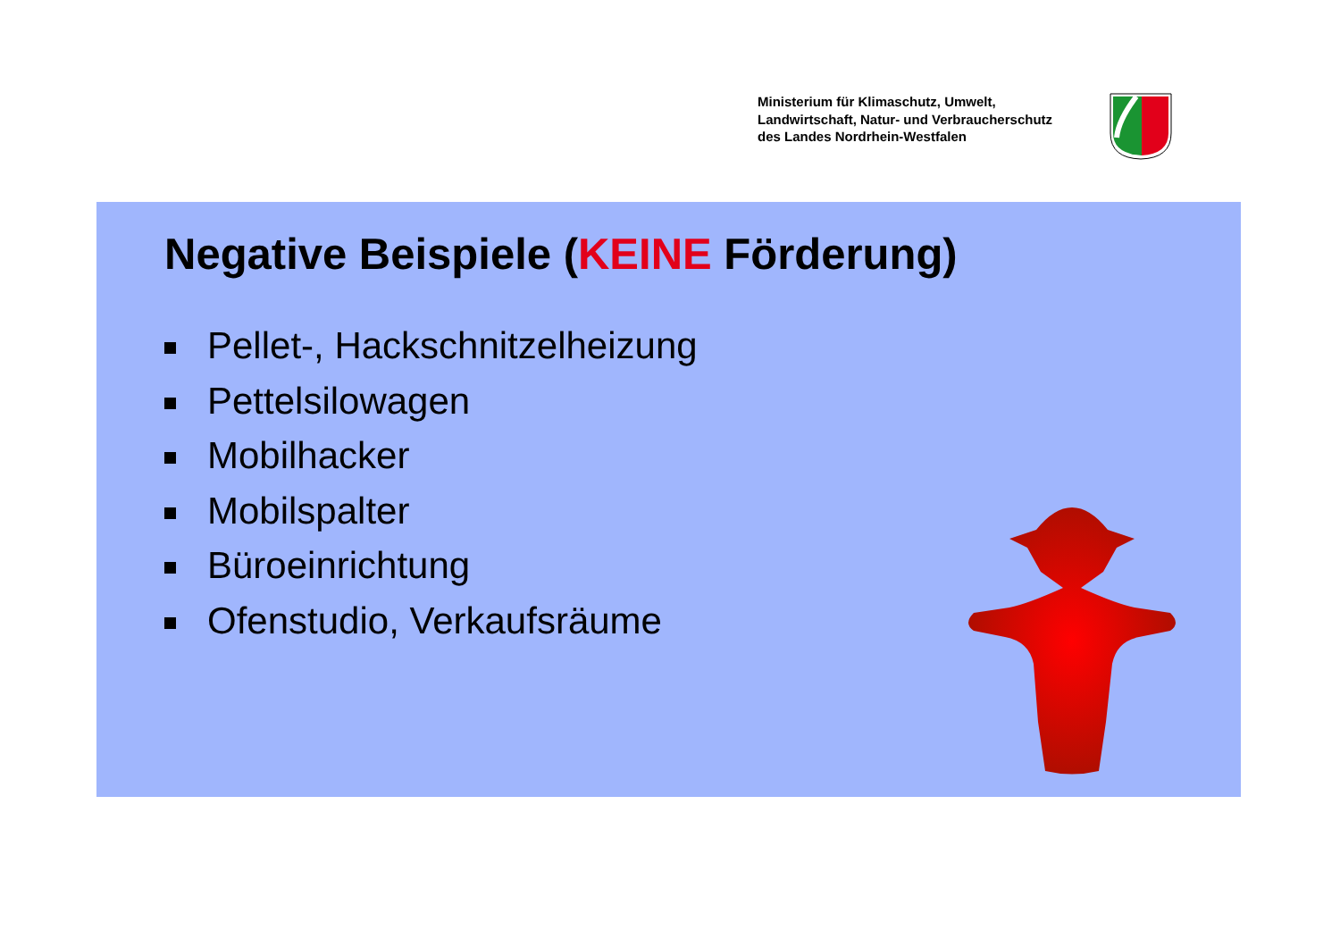Ministerium für Klimaschutz, Umwelt,
Landwirtschaft, Natur- und Verbraucherschutz
des Landes Nordrhein-Westfalen
Negative Beispiele (KEINE Förderung)
Pellet-, Hackschnitzelheizung
Pettelsilowagen
Mobilhacker
Mobilspalter
Büroeinrichtung
Ofenstudio, Verkaufsräume